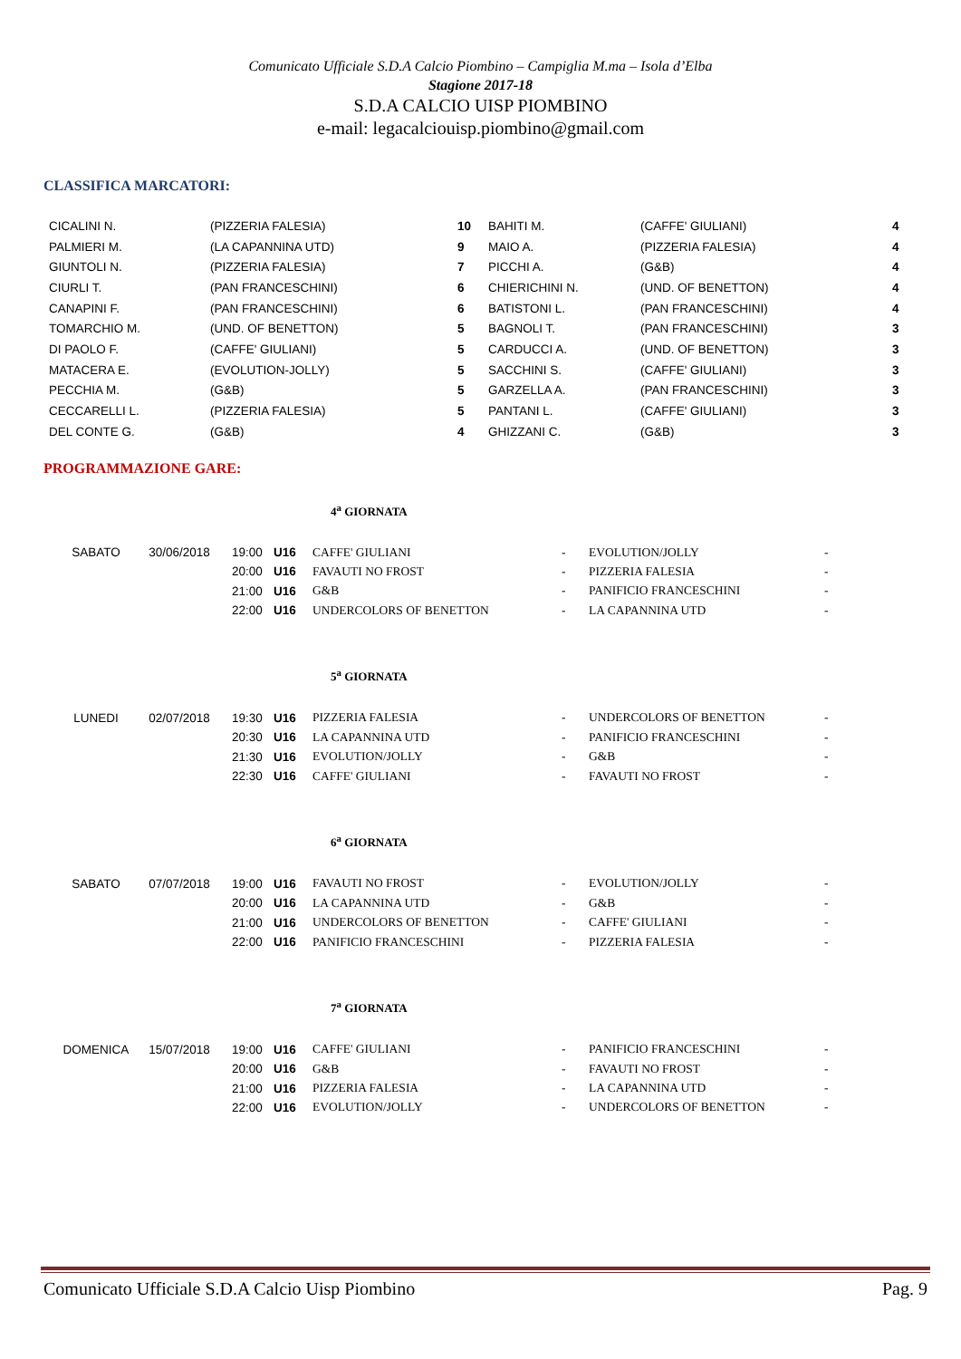Comunicato Ufficiale S.D.A Calcio Piombino – Campiglia M.ma – Isola d’Elba
Stagione 2017-18
S.D.A CALCIO UISP PIOMBINO
e-mail: legacalciouisp.piombino@gmail.com
CLASSIFICA MARCATORI:
| CICALINI N. | (PIZZERIA FALESIA) | 10 | BAHITI M. | (CAFFE' GIULIANI) | 4 |
| PALMIERI M. | (LA CAPANNINA UTD) | 9 | MAIO A. | (PIZZERIA FALESIA) | 4 |
| GIUNTOLI N. | (PIZZERIA FALESIA) | 7 | PICCHI A. | (G&B) | 4 |
| CIURLI T. | (PAN FRANCESCHINI) | 6 | CHIERICHINI N. | (UND. OF BENETTON) | 4 |
| CANAPINI F. | (PAN FRANCESCHINI) | 6 | BATISTONI L. | (PAN FRANCESCHINI) | 4 |
| TOMARCHIO M. | (UND. OF BENETTON) | 5 | BAGNOLI T. | (PAN FRANCESCHINI) | 3 |
| DI PAOLO F. | (CAFFE' GIULIANI) | 5 | CARDUCCI A. | (UND. OF BENETTON) | 3 |
| MATACERA E. | (EVOLUTION-JOLLY) | 5 | SACCHINI S. | (CAFFE' GIULIANI) | 3 |
| PECCHIA M. | (G&B) | 5 | GARZELLA A. | (PAN FRANCESCHINI) | 3 |
| CECCARELLI L. | (PIZZERIA FALESIA) | 5 | PANTANI L. | (CAFFE' GIULIANI) | 3 |
| DEL CONTE G. | (G&B) | 4 | GHIZZANI C. | (G&B) | 3 |
PROGRAMMAZIONE GARE:
4<sup>a</sup> GIORNATA
| SABATO | 30/06/2018 | 19:00 | U16 | CAFFE' GIULIANI | - | EVOLUTION/JOLLY | - |
| | | 20:00 | U16 | FAVAUTI NO FROST | - | PIZZERIA FALESIA | - |
| | | 21:00 | U16 | G&B | - | PANIFICIO FRANCESCHINI | - |
| | | 22:00 | U16 | UNDERCOLORS OF BENETTON | - | LA CAPANNINA UTD | - |
5<sup>a</sup> GIORNATA
| LUNEDI | 02/07/2018 | 19:30 | U16 | PIZZERIA FALESIA | - | UNDERCOLORS OF BENETTON | - |
| | | 20:30 | U16 | LA CAPANNINA UTD | - | PANIFICIO FRANCESCHINI | - |
| | | 21:30 | U16 | EVOLUTION/JOLLY | - | G&B | - |
| | | 22:30 | U16 | CAFFE' GIULIANI | - | FAVAUTI NO FROST | - |
6<sup>a</sup> GIORNATA
| SABATO | 07/07/2018 | 19:00 | U16 | FAVAUTI NO FROST | - | EVOLUTION/JOLLY | - |
| | | 20:00 | U16 | LA CAPANNINA UTD | - | G&B | - |
| | | 21:00 | U16 | UNDERCOLORS OF BENETTON | - | CAFFE' GIULIANI | - |
| | | 22:00 | U16 | PANIFICIO FRANCESCHINI | - | PIZZERIA FALESIA | - |
7<sup>a</sup> GIORNATA
| DOMENICA | 15/07/2018 | 19:00 | U16 | CAFFE' GIULIANI | - | PANIFICIO FRANCESCHINI | - |
| | | 20:00 | U16 | G&B | - | FAVAUTI NO FROST | - |
| | | 21:00 | U16 | PIZZERIA FALESIA | - | LA CAPANNINA UTD | - |
| | | 22:00 | U16 | EVOLUTION/JOLLY | - | UNDERCOLORS OF BENETTON | - |
Comunicato Ufficiale S.D.A Calcio Uisp Piombino Pag. 9